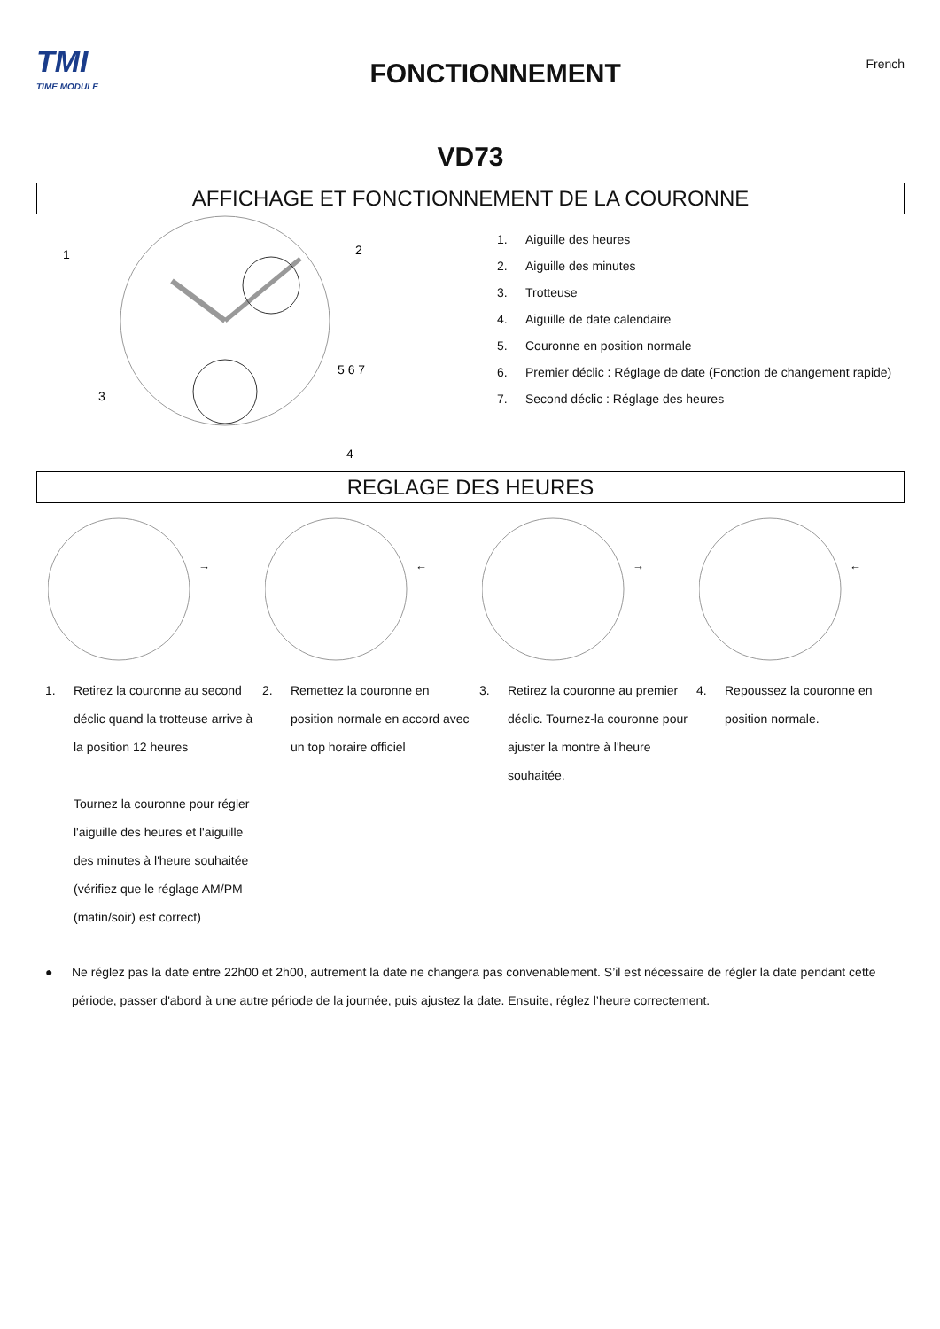TMI
TIME MODULE
FONCTIONNEMENT
French
VD73
AFFICHAGE ET FONCTIONNEMENT DE LA COURONNE
1
2
3
4
5 6 7
1. Aiguille des heures
2. Aiguille des minutes
3. Trotteuse
4. Aiguille de date calendaire
5. Couronne en position normale
6. Premier déclic : Réglage de date (Fonction de changement rapide)
7. Second déclic : Réglage des heures
REGLAGE DES HEURES
→
←
→
←
1. Retirez la couronne au second déclic quand la trotteuse arrive à la position 12 heures
Tournez la couronne pour régler l'aiguille des heures et l'aiguille des minutes à l'heure souhaitée (vérifiez que le réglage AM/PM (matin/soir) est correct)
2. Remettez la couronne en position normale en accord avec un top horaire officiel
3. Retirez la couronne au premier déclic. Tournez-la couronne pour ajuster la montre à l'heure souhaitée.
4. Repoussez la couronne en position normale.
● Ne réglez pas la date entre 22h00 et 2h00, autrement la date ne changera pas convenablement. S’il est nécessaire de régler la date pendant cette période, passer d'abord à une autre période de la journée, puis ajustez la date. Ensuite, réglez l’heure correctement.